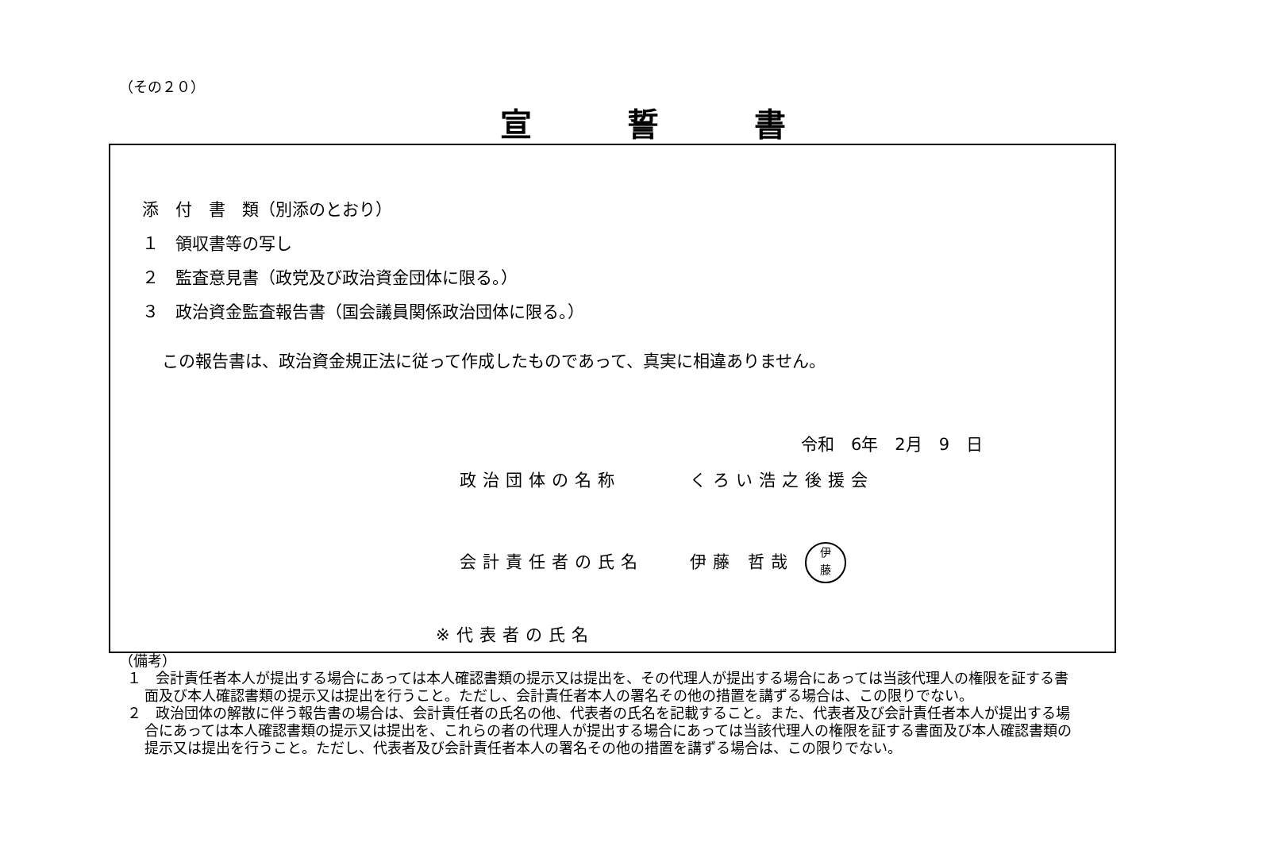（その２０）
宣誓書
添　付　書　類（別添のとおり）
１　領収書等の写し
２　監査意見書（政党及び政治資金団体に限る。）
３　政治資金監査報告書（国会議員関係政治団体に限る。）
この報告書は、政治資金規正法に従って作成したものであって、真実に相違ありません。
令和　6年　2月　9　日
政治団体の名称　　　くろい浩之後援会
会計責任者の氏名　　伊藤 哲哉 伊
藤
※代表者の氏名
（備考）
１　会計責任者本人が提出する場合にあっては本人確認書類の提示又は提出を、その代理人が提出する場合にあっては当該代理人の権限を証する書面及び本人確認書類の提示又は提出を行うこと。ただし、会計責任者本人の署名その他の措置を講ずる場合は、この限りでない。
２　政治団体の解散に伴う報告書の場合は、会計責任者の氏名の他、代表者の氏名を記載すること。また、代表者及び会計責任者本人が提出する場合にあっては本人確認書類の提示又は提出を、これらの者の代理人が提出する場合にあっては当該代理人の権限を証する書面及び本人確認書類の提示又は提出を行うこと。ただし、代表者及び会計責任者本人の署名その他の措置を講ずる場合は、この限りでない。